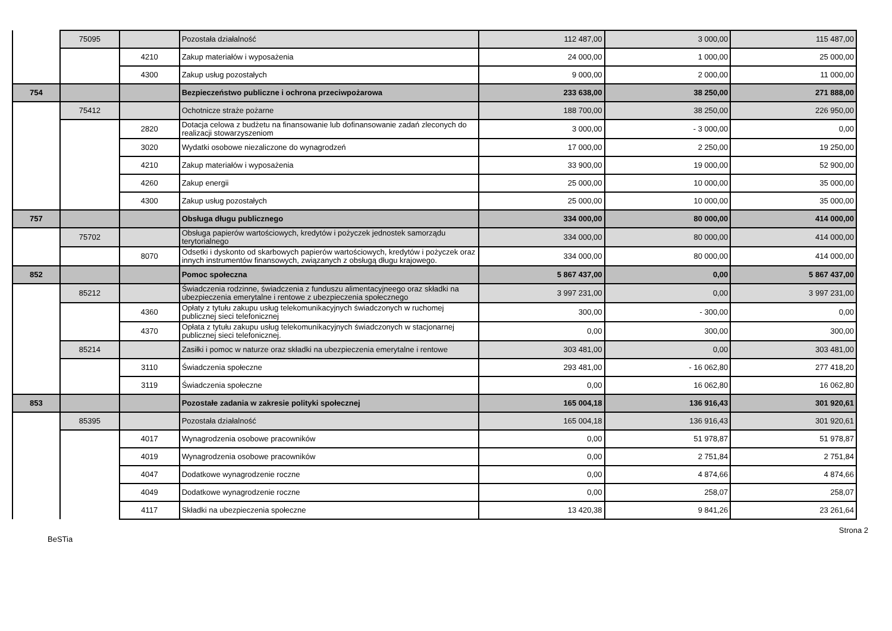| | 75095 | | Pozostała działalność | 112 487,00 | 3 000,00 | 115 487,00 |
| | | 4210 | Zakup materiałów i wyposażenia | 24 000,00 | 1 000,00 | 25 000,00 |
| | | 4300 | Zakup usług pozostałych | 9 000,00 | 2 000,00 | 11 000,00 |
| 754 | | | Bezpieczeństwo publiczne i ochrona przeciwpożarowa | 233 638,00 | 38 250,00 | 271 888,00 |
| | 75412 | | Ochotnicze straże pożarne | 188 700,00 | 38 250,00 | 226 950,00 |
| | | 2820 | Dotacja celowa z budżetu na finansowanie lub dofinansowanie zadań zleconych do realizacji stowarzyszeniom | 3 000,00 | - 3 000,00 | 0,00 |
| | | 3020 | Wydatki osobowe niezaliczone do wynagrodzeń | 17 000,00 | 2 250,00 | 19 250,00 |
| | | 4210 | Zakup materiałów i wyposażenia | 33 900,00 | 19 000,00 | 52 900,00 |
| | | 4260 | Zakup energii | 25 000,00 | 10 000,00 | 35 000,00 |
| | | 4300 | Zakup usług pozostałych | 25 000,00 | 10 000,00 | 35 000,00 |
| 757 | | | Obsługa długu publicznego | 334 000,00 | 80 000,00 | 414 000,00 |
| | 75702 | | Obsługa papierów wartościowych, kredytów i pożyczek jednostek samorządu terytorialnego | 334 000,00 | 80 000,00 | 414 000,00 |
| | | 8070 | Odsetki i dyskonto od skarbowych papierów wartościowych, kredytów i pożyczek oraz innych instrumentów finansowych, związanych z obsługą długu krajowego. | 334 000,00 | 80 000,00 | 414 000,00 |
| 852 | | | Pomoc społeczna | 5 867 437,00 | 0,00 | 5 867 437,00 |
| | 85212 | | Świadczenia rodzinne, świadczenia z funduszu alimentacyjneego oraz składki na ubezpieczenia emerytalne i rentowe z ubezpieczenia społecznego | 3 997 231,00 | 0,00 | 3 997 231,00 |
| | | 4360 | Opłaty z tytułu zakupu usług telekomunikacyjnych świadczonych w ruchomej publicznej sieci telefonicznej | 300,00 | - 300,00 | 0,00 |
| | | 4370 | Opłata z tytułu zakupu usług telekomunikacyjnych świadczonych w stacjonarnej publicznej sieci telefonicznej. | 0,00 | 300,00 | 300,00 |
| | 85214 | | Zasiłki i pomoc w naturze oraz składki na ubezpieczenia emerytalne i rentowe | 303 481,00 | 0,00 | 303 481,00 |
| | | 3110 | Świadczenia społeczne | 293 481,00 | - 16 062,80 | 277 418,20 |
| | | 3119 | Świadczenia społeczne | 0,00 | 16 062,80 | 16 062,80 |
| 853 | | | Pozostałe zadania w zakresie polityki społecznej | 165 004,18 | 136 916,43 | 301 920,61 |
| | 85395 | | Pozostała działalność | 165 004,18 | 136 916,43 | 301 920,61 |
| | | 4017 | Wynagrodzenia osobowe pracowników | 0,00 | 51 978,87 | 51 978,87 |
| | | 4019 | Wynagrodzenia osobowe pracowników | 0,00 | 2 751,84 | 2 751,84 |
| | | 4047 | Dodatkowe wynagrodzenie roczne | 0,00 | 4 874,66 | 4 874,66 |
| | | 4049 | Dodatkowe wynagrodzenie roczne | 0,00 | 258,07 | 258,07 |
| | | 4117 | Składki na ubezpieczenia społeczne | 13 420,38 | 9 841,26 | 23 261,64 |
Strona 2
BeSTia